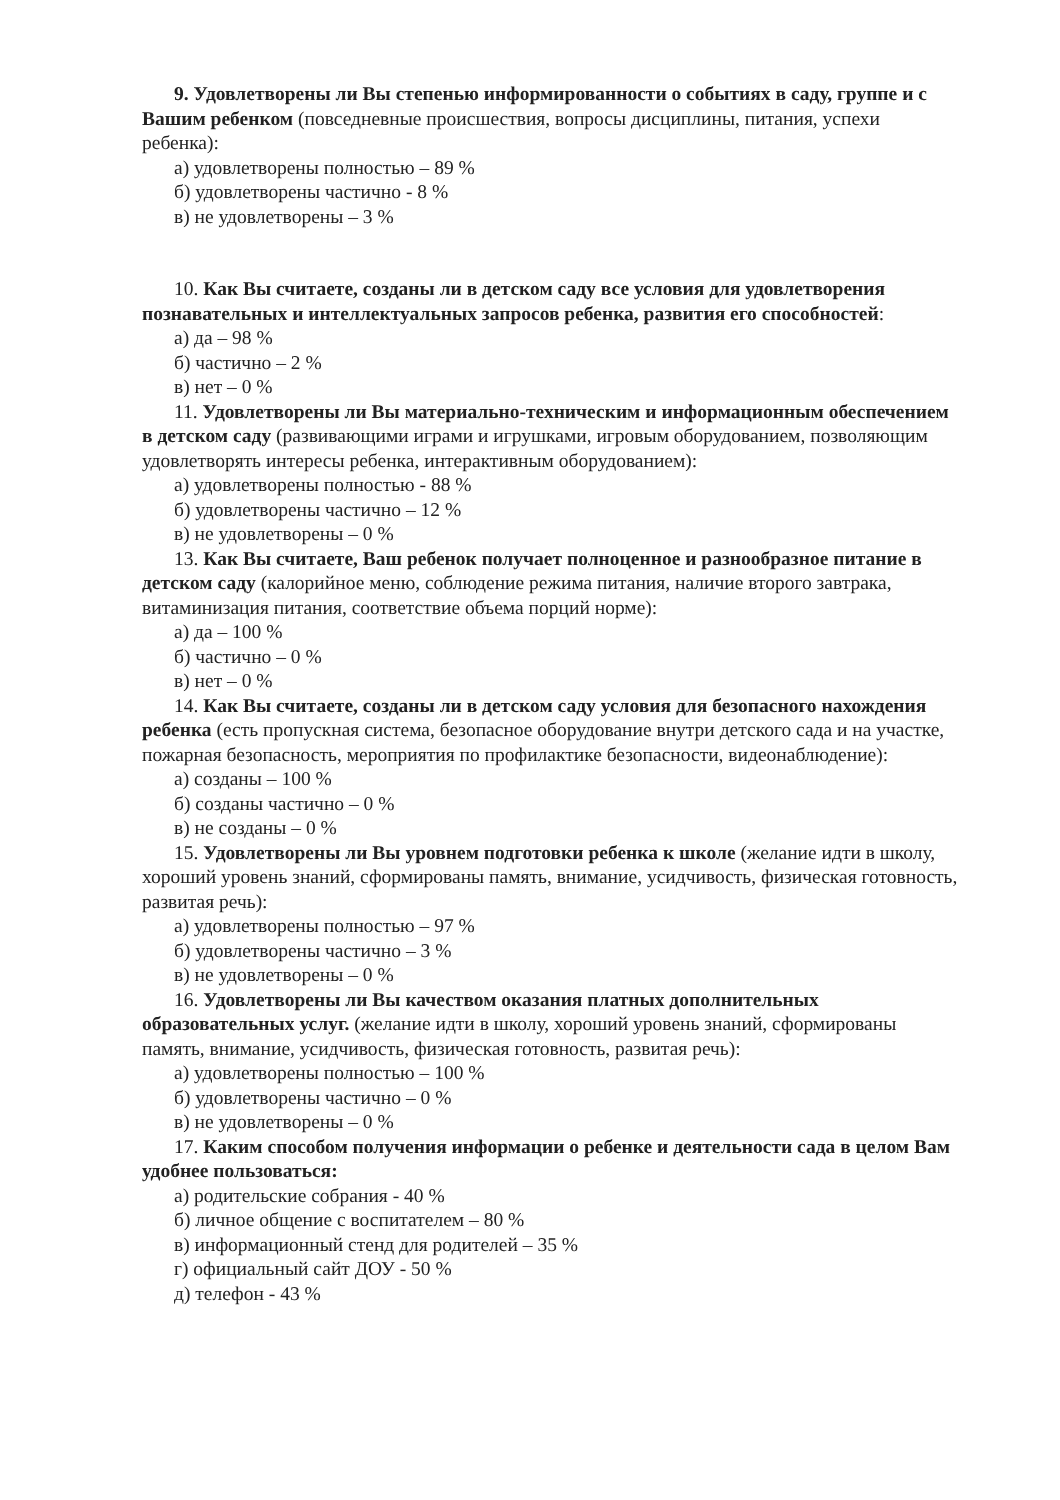9. Удовлетворены ли Вы степенью информированности о событиях в саду, группе и с Вашим ребенком (повседневные происшествия, вопросы дисциплины, питания, успехи ребенка):
а) удовлетворены полностью – 89 %
б) удовлетворены частично - 8 %
в) не удовлетворены – 3 %
10. Как Вы считаете, созданы ли в детском саду все условия для удовлетворения познавательных и интеллектуальных запросов ребенка, развития его способностей:
а) да – 98 %
б) частично – 2 %
в) нет – 0 %
11. Удовлетворены ли Вы материально-техническим и информационным обеспечением в детском саду (развивающими играми и игрушками, игровым оборудованием, позволяющим удовлетворять интересы ребенка, интерактивным оборудованием):
а) удовлетворены полностью - 88 %
б) удовлетворены частично – 12 %
в) не удовлетворены – 0 %
13. Как Вы считаете, Ваш ребенок получает полноценное и разнообразное питание в детском саду (калорийное меню, соблюдение режима питания, наличие второго завтрака, витаминизация питания, соответствие объема порций норме):
а) да – 100 %
б) частично – 0 %
в) нет – 0 %
14. Как Вы считаете, созданы ли в детском саду условия для безопасного нахождения ребенка (есть пропускная система, безопасное оборудование внутри детского сада и на участке, пожарная безопасность, мероприятия по профилактике безопасности, видеонаблюдение):
а) созданы – 100 %
б) созданы частично – 0 %
в) не созданы – 0 %
15. Удовлетворены ли Вы уровнем подготовки ребенка к школе (желание идти в школу, хороший уровень знаний, сформированы память, внимание, усидчивость, физическая готовность, развитая речь):
а) удовлетворены полностью – 97 %
б) удовлетворены частично – 3 %
в) не удовлетворены – 0 %
16. Удовлетворены ли Вы качеством оказания платных дополнительных образовательных услуг. (желание идти в школу, хороший уровень знаний, сформированы память, внимание, усидчивость, физическая готовность, развитая речь):
а) удовлетворены полностью – 100 %
б) удовлетворены частично – 0 %
в) не удовлетворены – 0 %
17. Каким способом получения информации о ребенке и деятельности сада в целом Вам удобнее пользоваться:
а) родительские собрания - 40 %
б) личное общение с воспитателем – 80 %
в) информационный стенд для родителей – 35 %
г) официальный сайт ДОУ - 50 %
д) телефон - 43 %